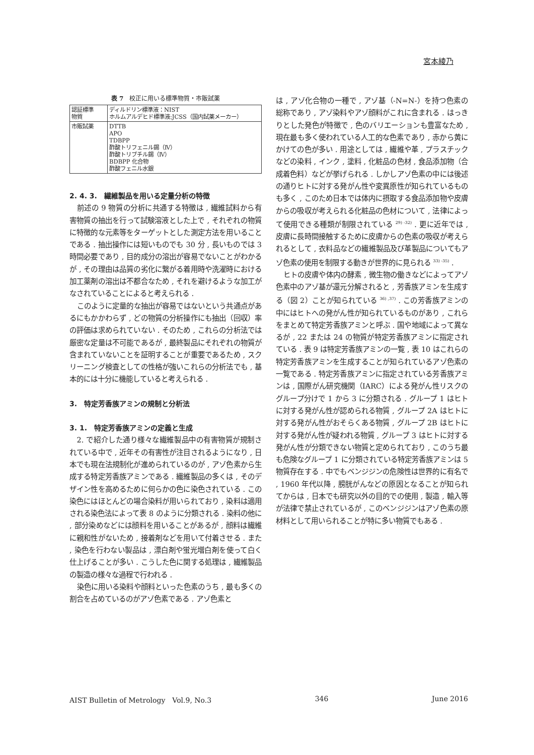宮本綾乃
表 7　校正に用いる標準物質・市販試薬
| 認証標準 物質 | ディルドリン標準液：NIST ホルムアルデヒド標準液:JCSS（国内試薬メーカー） |
| 市販試薬 | DTTB APO TDBPP 酢酸トリフェニル錫（Ⅳ） 酢酸トリブチル錫（Ⅳ） BDBPP 化合物 酢酸フェニル水銀 |
2. 4. 3.　繊維製品を用いる定量分析の特徴
前述の 9 物質の分析に共通する特徴は , 繊維試料から有害物質の抽出を行って試験溶液とした上で , それぞれの物質に特徴的な元素等をターゲットとした測定方法を用いることである . 抽出操作には短いものでも 30 分 , 長いものでは 3 時間必要であり , 目的成分の溶出が容易でないことがわかるが , その理由は品質の劣化に繋がる着用時や洗濯時における加工薬剤の溶出は不都合なため , それを避けるような加工がなされていることによると考えられる .
このように定量的な抽出が容易ではないという共通点があるにもかかわらず , どの物質の分析操作にも抽出（回収）率の評価は求められていない . そのため , これらの分析法では厳密な定量は不可能であるが , 最終製品にそれぞれの物質が含まれていないことを証明することが重要であるため , スクリーニング検査としての性格が強いこれらの分析法でも , 基本的には十分に機能していると考えられる .
3.　特定芳香族アミンの規制と分析法
3. 1.　特定芳香族アミンの定義と生成
2. で紹介した通り様々な繊維製品中の有害物質が規制されている中で , 近年その有害性が注目されるようになり , 日本でも現在法規制化が進められているのが , アゾ色素から生成する特定芳香族アミンである . 繊維製品の多くは , そのデザイン性を高めるために何らかの色に染色されている . この染色にはほとんどの場合染料が用いられており , 染料は適用される染色法によって表 8 のように分類される . 染料の他に , 部分染めなどには顔料を用いることがあるが , 顔料は繊維に親和性がないため , 接着剤などを用いて付着させる . また , 染色を行わない製品は , 漂白剤や蛍光増白剤を使って白く仕上げることが多い . こうした色に関する処理は , 繊維製品の製造の様々な過程で行われる .
染色に用いる染料や顔料といった色素のうち , 最も多くの割合を占めているのがアゾ色素である . アゾ色素と
は , アゾ化合物の一種で , アゾ基（-N=N-）を持つ色素の総称であり , アゾ染料やアゾ顔料がこれに含まれる . はっきりとした発色が特徴で , 色のバリエーションも豊富なため , 現在最も多く使われている人工的な色素であり , 赤から黄にかけての色が多い . 用途としては , 繊維や革 , プラスチックなどの染料 , インク , 塗料 , 化粧品の色材 , 食品添加物（合成着色料）などが挙げられる . しかしアゾ色素の中には後述の通りヒトに対する発がん性や変異原性が知られているものも多く , このため日本では体内に摂取する食品添加物や皮膚からの吸収が考えられる化粧品の色材について , 法律によって使用できる種類が制限されている <sup>29) -32)</sup> . 更に近年では , 皮膚に長時間接触するために皮膚からの色素の吸収が考えられるとして , 衣料品などの繊維製品及び革製品についてもアゾ色素の使用を制限する動きが世界的に見られる <sup>33) -35)</sup> .
ヒトの皮膚や体内の酵素 , 微生物の働きなどによってアゾ色素中のアゾ基が還元分解されると , 芳香族アミンを生成する（図 2）ことが知られている <sup>36) ,37)</sup> . この芳香族アミンの中にはヒトへの発がん性が知られているものがあり , これらをまとめて特定芳香族アミンと呼ぶ . 国や地域によって異なるが , 22 または 24 の物質が特定芳香族アミンに指定されている . 表 9 は特定芳香族アミンの一覧 , 表 10 はこれらの特定芳香族アミンを生成することが知られているアゾ色素の一覧である . 特定芳香族アミンに指定されている芳香族アミンは , 国際がん研究機関（IARC）による発がん性リスクのグループ分けで 1 から 3 に分類される . グループ 1 はヒトに対する発がん性が認められる物質 , グループ 2A はヒトに対する発がん性がおそらくある物質 , グループ 2B はヒトに対する発がん性が疑われる物質 , グループ 3 はヒトに対する発がん性が分類できない物質と定められており , このうち最も危険なグループ 1 に分類されている特定芳香族アミンは 5 物質存在する . 中でもベンジジンの危険性は世界的に有名で , 1960 年代以降 , 膀胱がんなどの原因となることが知られてからは , 日本でも研究以外の目的での使用 , 製造 , 輸入等が法律で禁止されているが , このベンジジンはアゾ色素の原材料として用いられることが特に多い物質でもある .
AIST Bulletin of Metrology　Vol.9, No.3 346 June 2016